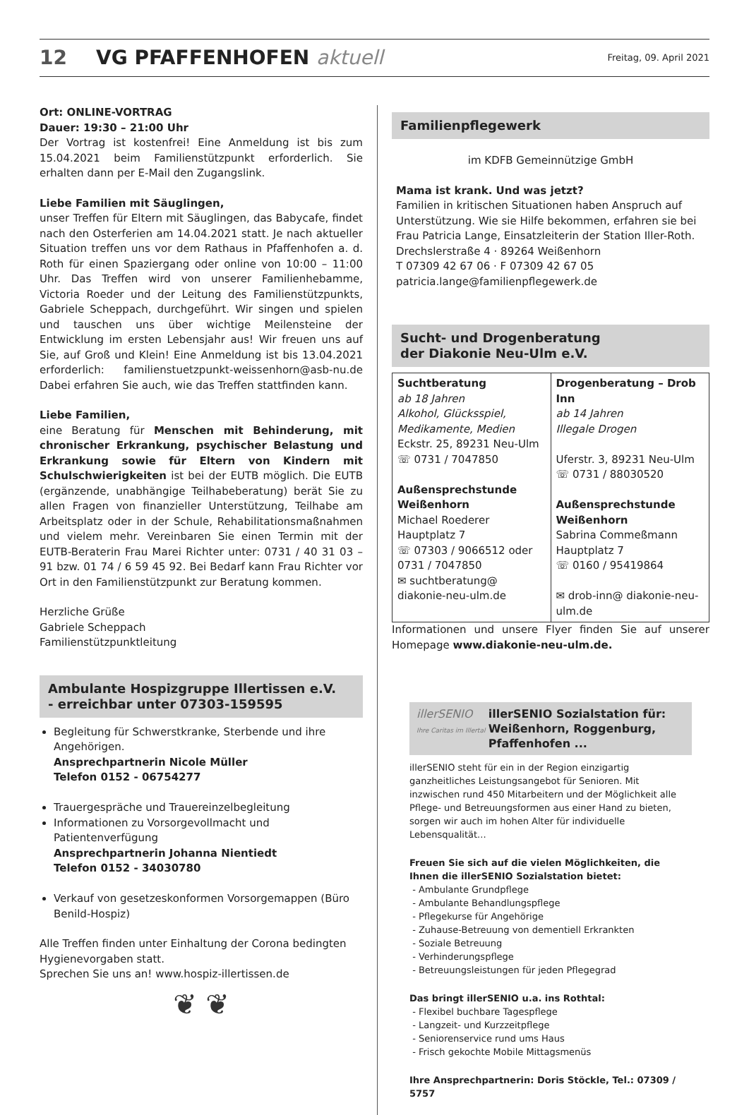12 VG PFAFFENHOFEN aktuell Freitag, 09. April 2021
Ort: ONLINE-VORTRAG
Dauer: 19:30 – 21:00 Uhr
Der Vortrag ist kostenfrei! Eine Anmeldung ist bis zum 15.04.2021 beim Familienstützpunkt erforderlich. Sie erhalten dann per E-Mail den Zugangslink.
Liebe Familien mit Säuglingen,
unser Treffen für Eltern mit Säuglingen, das Babycafe, findet nach den Osterferien am 14.04.2021 statt. Je nach aktueller Situation treffen uns vor dem Rathaus in Pfaffenhofen a. d. Roth für einen Spaziergang oder online von 10:00 – 11:00 Uhr. Das Treffen wird von unserer Familienhebamme, Victoria Roeder und der Leitung des Familienstützpunkts, Gabriele Scheppach, durchgeführt. Wir singen und spielen und tauschen uns über wichtige Meilensteine der Entwicklung im ersten Lebensjahr aus! Wir freuen uns auf Sie, auf Groß und Klein! Eine Anmeldung ist bis 13.04.2021 erforderlich: familienstuetzpunkt-weissenhorn@asb-nu.de Dabei erfahren Sie auch, wie das Treffen stattfinden kann.
Liebe Familien,
eine Beratung für Menschen mit Behinderung, mit chronischer Erkrankung, psychischer Belastung und Erkrankung sowie für Eltern von Kindern mit Schulschwierigkeiten ist bei der EUTB möglich. Die EUTB (ergänzende, unabhängige Teilhabeberatung) berät Sie zu allen Fragen von finanzieller Unterstützung, Teilhabe am Arbeitsplatz oder in der Schule, Rehabilitationsmaßnahmen und vielem mehr. Vereinbaren Sie einen Termin mit der EUTB-Beraterin Frau Marei Richter unter: 0731 / 40 31 03 – 91 bzw. 01 74 / 6 59 45 92. Bei Bedarf kann Frau Richter vor Ort in den Familienstützpunkt zur Beratung kommen.
Herzliche Grüße
Gabriele Scheppach
Familienstützpunktleitung
Ambulante Hospizgruppe Illertissen e.V.
- erreichbar unter 07303-159595
Begleitung für Schwerstkranke, Sterbende und ihre Angehörigen.
Ansprechpartnerin Nicole Müller
Telefon 0152 - 06754277
Trauergespräche und Trauereinzelbegleitung
Informationen zu Vorsorgevollmacht und Patientenverfügung
Ansprechpartnerin Johanna Nientiedt
Telefon 0152 - 34030780
Verkauf von gesetzeskonformen Vorsorgemappen (Büro Benild-Hospiz)
Alle Treffen finden unter Einhaltung der Corona bedingten Hygienevorgaben statt.
Sprechen Sie uns an! www.hospiz-illertissen.de
❦ ❦
Familienpflegewerk
im KDFB Gemeinnützige GmbH
Mama ist krank. Und was jetzt?
Familien in kritischen Situationen haben Anspruch auf Unterstützung. Wie sie Hilfe bekommen, erfahren sie bei Frau Patricia Lange, Einsatzleiterin der Station Iller-Roth.
Drechslerstraße 4 · 89264 Weißenhorn
T 07309 42 67 06 · F 07309 42 67 05
patricia.lange@familienpflegewerk.de
Sucht- und Drogenberatung
der Diakonie Neu-Ulm e.V.
| Suchtberatung ab 18 Jahren Alkohol, Glücksspiel, Medikamente, Medien Eckstr. 25, 89231 Neu-Ulm ☏ 0731 / 7047850 Außensprechstunde Weißenhorn Michael Roederer Hauptplatz 7 ☏ 07303 / 9066512 oder 0731 / 7047850 ✉ suchtberatung@ diakonie-neu-ulm.de | Drogenberatung – Drob Inn ab 14 Jahren Illegale Drogen Uferstr. 3, 89231 Neu-Ulm ☏ 0731 / 88030520 Außensprechstunde Weißenhorn Sabrina Commeßmann Hauptplatz 7 ☏ 0160 / 95419864 ✉ drob-inn@ diakonie-neu-ulm.de |
Informationen und unsere Flyer finden Sie auf unserer Homepage www.diakonie-neu-ulm.de.
illerSENIO
Ihre Caritas im Illertal illerSENIO Sozialstation für:
Weißenhorn, Roggenburg, Pfaffenhofen ...
illerSENIO steht für ein in der Region einzigartig ganzheitliches Leistungsangebot für Senioren. Mit inzwischen rund 450 Mitarbeitern und der Möglichkeit alle Pflege- und Betreuungsformen aus einer Hand zu bieten, sorgen wir auch im hohen Alter für individuelle Lebensqualität...
Freuen Sie sich auf die vielen Möglichkeiten, die Ihnen die illerSENIO Sozialstation bietet:
- Ambulante Grundpflege
- Ambulante Behandlungspflege
- Pflegekurse für Angehörige
- Zuhause-Betreuung von dementiell Erkrankten
- Soziale Betreuung
- Verhinderungspflege
- Betreuungsleistungen für jeden Pflegegrad
Das bringt illerSENIO u.a. ins Rothtal:
- Flexibel buchbare Tagespflege
- Langzeit- und Kurzzeitpflege
- Seniorenservice rund ums Haus
- Frisch gekochte Mobile Mittagsmenüs
Ihre Ansprechpartnerin: Doris Stöckle, Tel.: 07309 / 5757